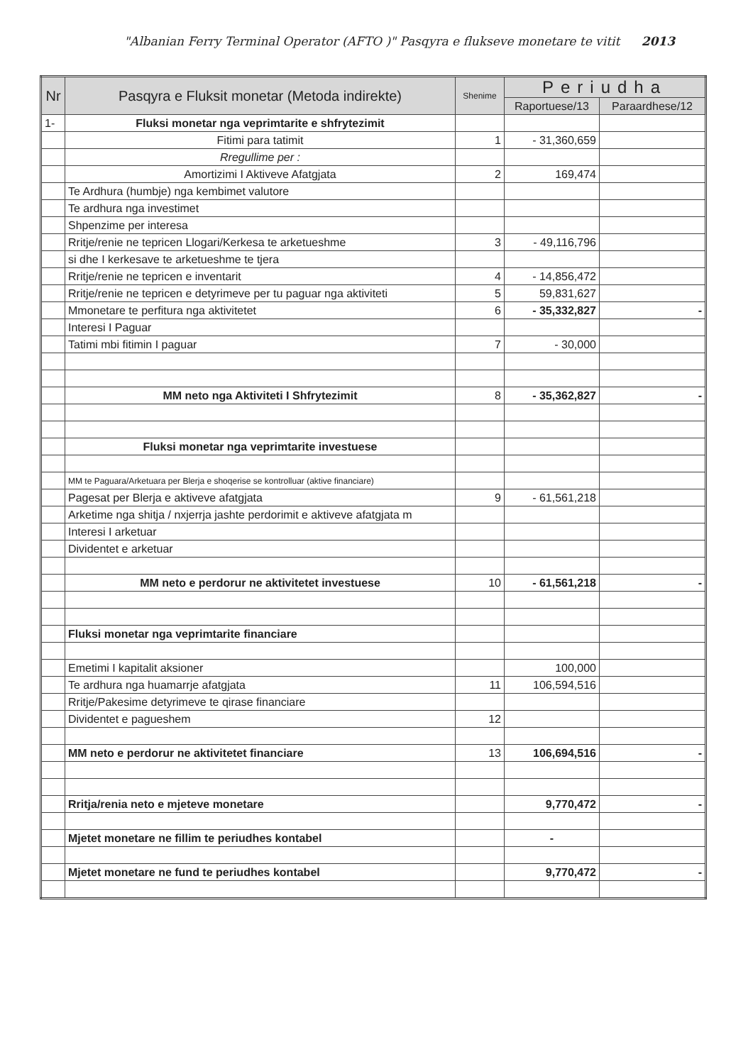"Albanian Ferry Terminal Operator (AFTO )" Pasqyra e flukseve monetare te vitit 2013
| Nr | Pasqyra e Fluksit monetar (Metoda indirekte) | Shenime | Periudha | |
| --- | --- | --- | --- | --- |
| | | | Raportuese/13 | Paraardhese/12 |
| 1- | Fluksi monetar nga veprimtarite e shfrytezimit | | | |
| | Fitimi para tatimit | 1 | - 31,360,659 | |
| | Rregullime per : | | | |
| | Amortizimi I Aktiveve Afatgjata | 2 | 169,474 | |
| | Te Ardhura (humbje) nga kembimet valutore | | | |
| | Te ardhura nga investimet | | | |
| | Shpenzime per interesa | | | |
| | Rritje/renie ne tepricen Llogari/Kerkesa te arketueshme | 3 | - 49,116,796 | |
| | si dhe I kerkesave te arketueshme te tjera | | | |
| | Rritje/renie ne tepricen e inventarit | 4 | - 14,856,472 | |
| | Rritje/renie ne tepricen e detyrimeve per tu paguar nga aktiviteti | 5 | 59,831,627 | |
| | Mmonetare te perfitura nga aktivitetet | 6 | - 35,332,827 | - |
| | Interesi I Paguar | | | |
| | Tatimi mbi fitimin I paguar | 7 | - 30,000 | |
| | MM neto nga Aktiviteti I Shfrytezimit | 8 | - 35,362,827 | - |
| | Fluksi monetar nga veprimtarite investuese | | | |
| | MM te Paguara/Arketuara per Blerja e shoqerise se kontrolluar (aktive financiare) | | | |
| | Pagesat per Blerja e aktiveve afatgjata | 9 | - 61,561,218 | |
| | Arketime nga shitja / nxjerrja jashte perdorimit e aktiveve afatgjata m | | | |
| | Interesi I arketuar | | | |
| | Dividentet e arketuar | | | |
| | MM neto e perdorur ne aktivitetet investuese | 10 | - 61,561,218 | - |
| | Fluksi monetar nga veprimtarite financiare | | | |
| | Emetimi I kapitalit aksioner | | 100,000 | |
| | Te ardhura nga huamarrje afatgjata | 11 | 106,594,516 | |
| | Rritje/Pakesime detyrimeve te qirase financiare | | | |
| | Dividentet e pagueshem | 12 | | |
| | MM neto e perdorur ne aktivitetet financiare | 13 | 106,694,516 | - |
| | Rritja/renia neto e mjeteve monetare | | 9,770,472 | - |
| | Mjetet monetare ne fillim te periudhes kontabel | | - | |
| | Mjetet monetare ne fund te periudhes kontabel | | 9,770,472 | - |